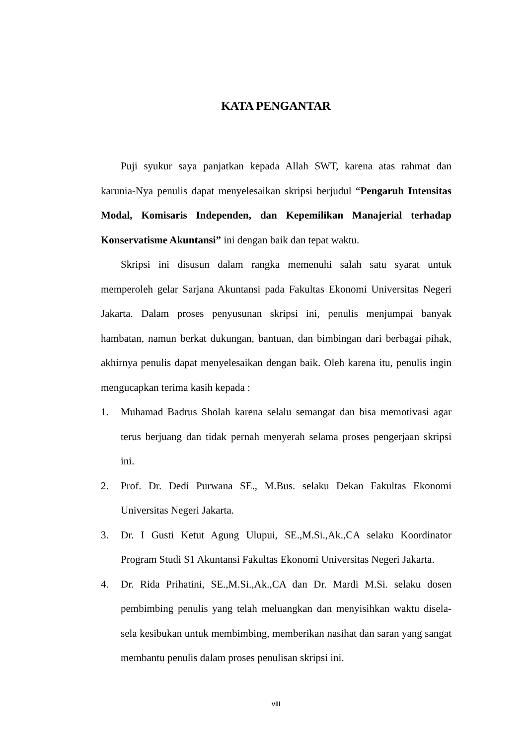KATA PENGANTAR
Puji syukur saya panjatkan kepada Allah SWT, karena atas rahmat dan karunia-Nya penulis dapat menyelesaikan skripsi berjudul “Pengaruh Intensitas Modal, Komisaris Independen, dan Kepemilikan Manajerial terhadap Konservatisme Akuntansi” ini dengan baik dan tepat waktu.
Skripsi ini disusun dalam rangka memenuhi salah satu syarat untuk memperoleh gelar Sarjana Akuntansi pada Fakultas Ekonomi Universitas Negeri Jakarta. Dalam proses penyusunan skripsi ini, penulis menjumpai banyak hambatan, namun berkat dukungan, bantuan, dan bimbingan dari berbagai pihak, akhirnya penulis dapat menyelesaikan dengan baik. Oleh karena itu, penulis ingin mengucapkan terima kasih kepada :
1. Muhamad Badrus Sholah karena selalu semangat dan bisa memotivasi agar terus berjuang dan tidak pernah menyerah selama proses pengerjaan skripsi ini.
2. Prof. Dr. Dedi Purwana SE., M.Bus. selaku Dekan Fakultas Ekonomi Universitas Negeri Jakarta.
3. Dr. I Gusti Ketut Agung Ulupui, SE.,M.Si.,Ak.,CA selaku Koordinator Program Studi S1 Akuntansi Fakultas Ekonomi Universitas Negeri Jakarta.
4. Dr. Rida Prihatini, SE.,M.Si.,Ak.,CA dan Dr. Mardi M.Si. selaku dosen pembimbing penulis yang telah meluangkan dan menyisihkan waktu disela-sela kesibukan untuk membimbing, memberikan nasihat dan saran yang sangat membantu penulis dalam proses penulisan skripsi ini.
viii